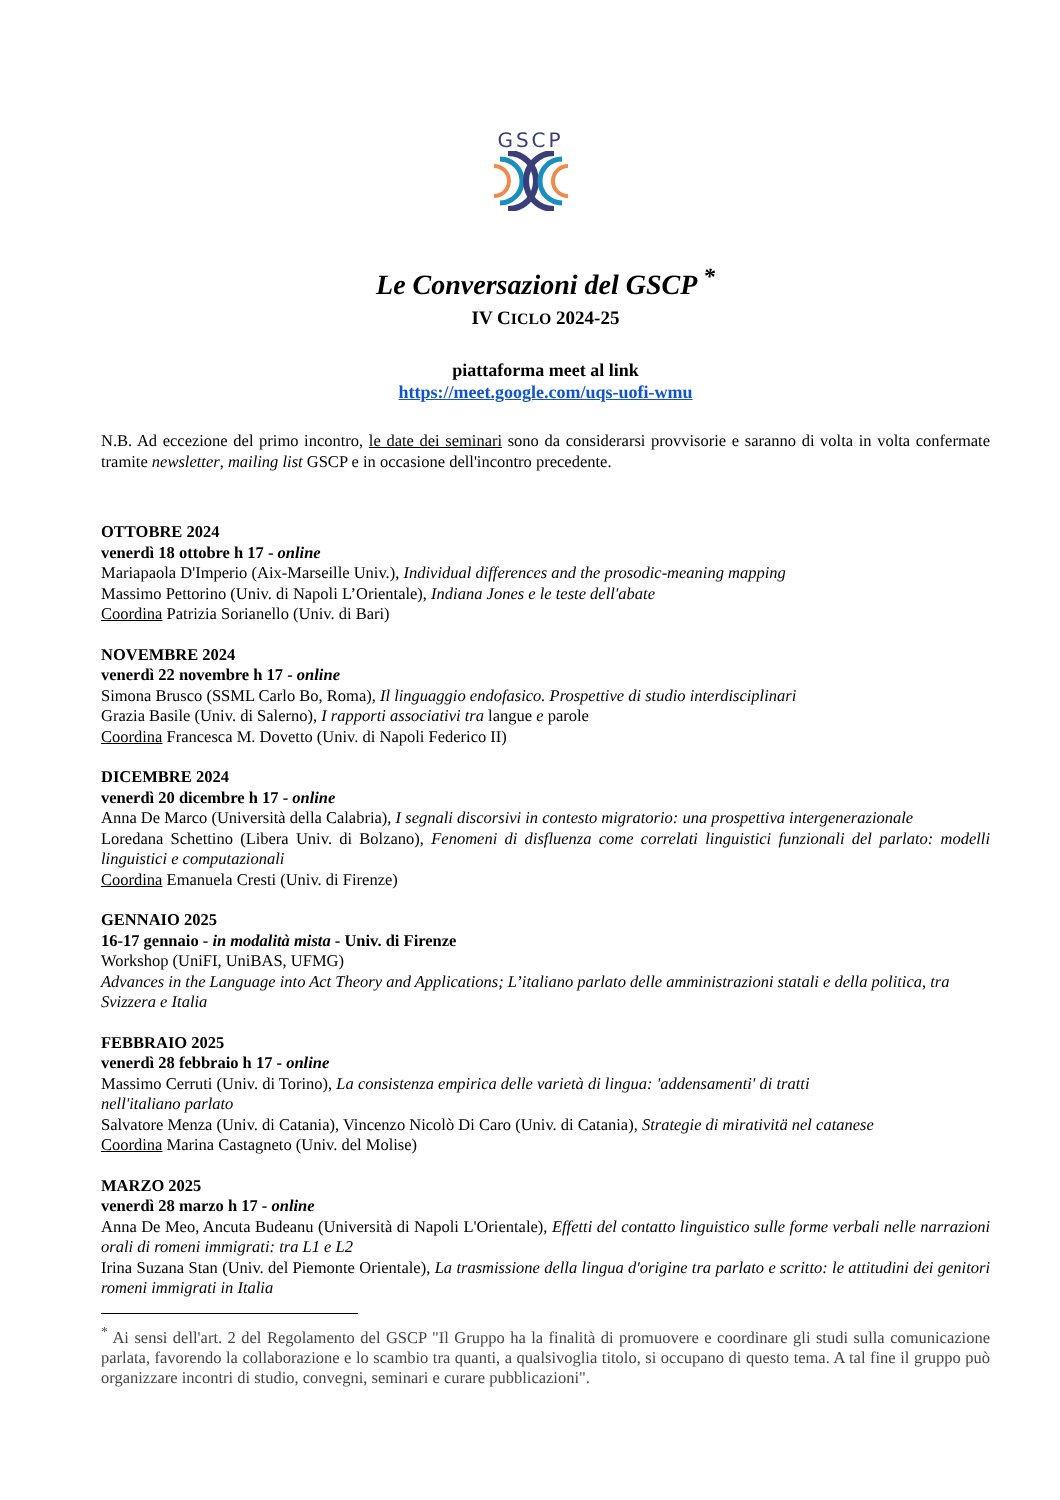GSCP
Le Conversazioni del GSCP <sup>*</sup>
IV CICLO 2024-25
piattaforma meet al link
https://meet.google.com/uqs-uofi-wmu
N.B. Ad eccezione del primo incontro, le date dei seminari sono da considerarsi provvisorie e saranno di volta in volta confermate tramite newsletter, mailing list GSCP e in occasione dell'incontro precedente.
OTTOBRE 2024
venerdì 18 ottobre h 17 - online
Mariapaola D'Imperio (Aix-Marseille Univ.), Individual differences and the prosodic-meaning mapping
Massimo Pettorino (Univ. di Napoli L’Orientale), Indiana Jones e le teste dell'abate
Coordina Patrizia Sorianello (Univ. di Bari)
NOVEMBRE 2024
venerdì 22 novembre h 17 - online
Simona Brusco (SSML Carlo Bo, Roma), Il linguaggio endofasico. Prospettive di studio interdisciplinari
Grazia Basile (Univ. di Salerno), I rapporti associativi tra langue e parole
Coordina Francesca M. Dovetto (Univ. di Napoli Federico II)
DICEMBRE 2024
venerdì 20 dicembre h 17 - online
Anna De Marco (Università della Calabria), I segnali discorsivi in contesto migratorio: una prospettiva intergenerazionale
Loredana Schettino (Libera Univ. di Bolzano), Fenomeni di disfluenza come correlati linguistici funzionali del parlato: modelli linguistici e computazionali
Coordina Emanuela Cresti (Univ. di Firenze)
GENNAIO 2025
16-17 gennaio - in modalità mista - Univ. di Firenze
Workshop (UniFI, UniBAS, UFMG)
Advances in the Language into Act Theory and Applications; L’italiano parlato delle amministrazioni statali e della politica, tra Svizzera e Italia
FEBBRAIO 2025
venerdì 28 febbraio h 17 - online
Massimo Cerruti (Univ. di Torino), La consistenza empirica delle varietà di lingua: 'addensamenti' di tratti
nell'italiano parlato
Salvatore Menza (Univ. di Catania), Vincenzo Nicolò Di Caro (Univ. di Catania), Strategie di mirativitä nel catanese
Coordina Marina Castagneto (Univ. del Molise)
MARZO 2025
venerdì 28 marzo h 17 - online
Anna De Meo, Ancuta Budeanu (Università di Napoli L'Orientale), Effetti del contatto linguistico sulle forme verbali nelle narrazioni orali di romeni immigrati: tra L1 e L2
Irina Suzana Stan (Univ. del Piemonte Orientale), La trasmissione della lingua d'origine tra parlato e scritto: le attitudini dei genitori romeni immigrati in Italia
<sup>*</sup> Ai sensi dell'art. 2 del Regolamento del GSCP "Il Gruppo ha la finalità di promuovere e coordinare gli studi sulla comunicazione parlata, favorendo la collaborazione e lo scambio tra quanti, a qualsivoglia titolo, si occupano di questo tema. A tal fine il gruppo può organizzare incontri di studio, convegni, seminari e curare pubblicazioni".